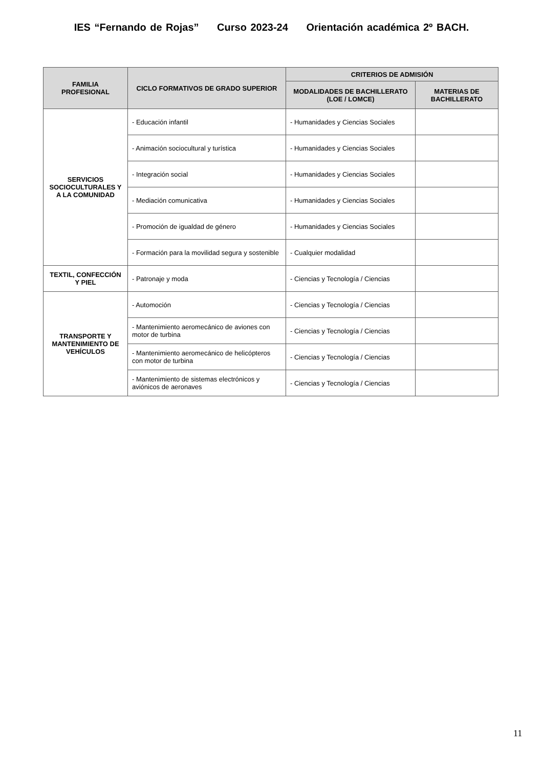IES “Fernando de Rojas” Curso 2023-24 Orientación académica 2º BACH.
| FAMILIA PROFESIONAL | CICLO FORMATIVOS DE GRADO SUPERIOR | CRITERIOS DE ADMISIÓN | |
| --- | --- | --- | --- |
| | | MODALIDADES DE BACHILLERATO (LOE / LOMCE) | MATERIAS DE BACHILLERATO |
| SERVICIOS SOCIOCULTURALES Y A LA COMUNIDAD | - Educación infantil | - Humanidades y Ciencias Sociales | |
| | - Animación sociocultural y turística | - Humanidades y Ciencias Sociales | |
| | - Integración social | - Humanidades y Ciencias Sociales | |
| | - Mediación comunicativa | - Humanidades y Ciencias Sociales | |
| | - Promoción de igualdad de género | - Humanidades y Ciencias Sociales | |
| | - Formación para la movilidad segura y sostenible | - Cualquier modalidad | |
| TEXTIL, CONFECCIÓN Y PIEL | - Patronaje y moda | - Ciencias y Tecnología / Ciencias | |
| TRANSPORTE Y MANTENIMIENTO DE VEHÍCULOS | - Automoción | - Ciencias y Tecnología / Ciencias | |
| | - Mantenimiento aeromecánico de aviones con motor de turbina | - Ciencias y Tecnología / Ciencias | |
| | - Mantenimiento aeromecánico de helicópteros con motor de turbina | - Ciencias y Tecnología / Ciencias | |
| | - Mantenimiento de sistemas electrónicos y aviónicos de aeronaves | - Ciencias y Tecnología / Ciencias | |
11